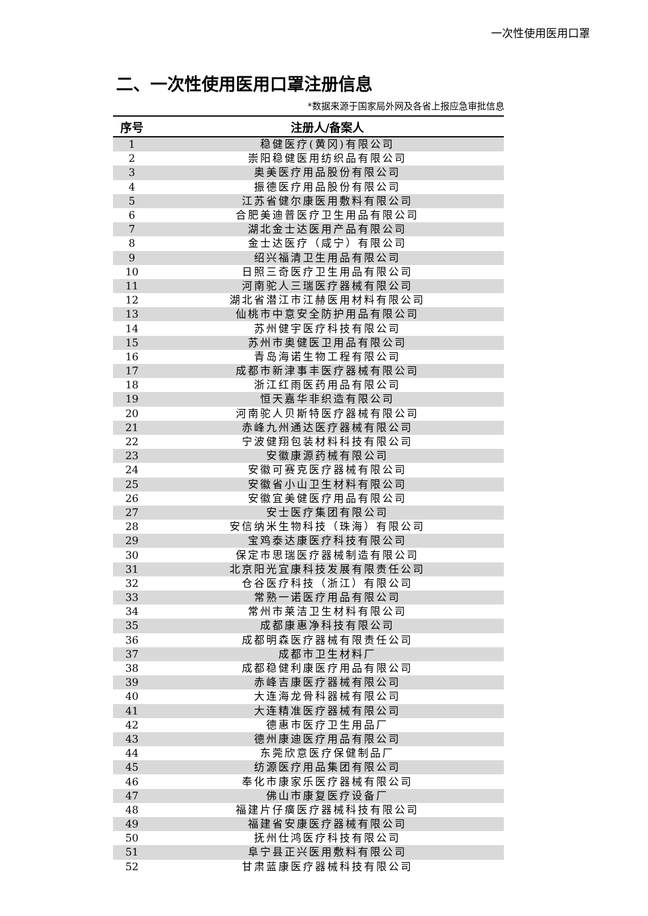一次性使用医用口罩
二、一次性使用医用口罩注册信息
*数据来源于国家局外网及各省上报应急审批信息
| 序号 | 注册人/备案人 |
| --- | --- |
| 1 | 稳健医疗(黄冈)有限公司 |
| 2 | 崇阳稳健医用纺织品有限公司 |
| 3 | 奥美医疗用品股份有限公司 |
| 4 | 振德医疗用品股份有限公司 |
| 5 | 江苏省健尔康医用敷料有限公司 |
| 6 | 合肥美迪普医疗卫生用品有限公司 |
| 7 | 湖北金士达医用产品有限公司 |
| 8 | 金士达医疗（咸宁）有限公司 |
| 9 | 绍兴福清卫生用品有限公司 |
| 10 | 日照三奇医疗卫生用品有限公司 |
| 11 | 河南驼人三瑞医疗器械有限公司 |
| 12 | 湖北省潜江市江赫医用材料有限公司 |
| 13 | 仙桃市中意安全防护用品有限公司 |
| 14 | 苏州健宇医疗科技有限公司 |
| 15 | 苏州市奥健医卫用品有限公司 |
| 16 | 青岛海诺生物工程有限公司 |
| 17 | 成都市新津事丰医疗器械有限公司 |
| 18 | 浙江红雨医药用品有限公司 |
| 19 | 恒天嘉华非织造有限公司 |
| 20 | 河南驼人贝斯特医疗器械有限公司 |
| 21 | 赤峰九州通达医疗器械有限公司 |
| 22 | 宁波健翔包装材料科技有限公司 |
| 23 | 安徽康源药械有限公司 |
| 24 | 安徽可赛克医疗器械有限公司 |
| 25 | 安徽省小山卫生材料有限公司 |
| 26 | 安徽宜美健医疗用品有限公司 |
| 27 | 安士医疗集团有限公司 |
| 28 | 安信纳米生物科技（珠海）有限公司 |
| 29 | 宝鸡泰达康医疗科技有限公司 |
| 30 | 保定市思瑞医疗器械制造有限公司 |
| 31 | 北京阳光宜康科技发展有限责任公司 |
| 32 | 仓谷医疗科技（浙江）有限公司 |
| 33 | 常熟一诺医疗用品有限公司 |
| 34 | 常州市莱洁卫生材料有限公司 |
| 35 | 成都康惠净科技有限公司 |
| 36 | 成都明森医疗器械有限责任公司 |
| 37 | 成都市卫生材料厂 |
| 38 | 成都稳健利康医疗用品有限公司 |
| 39 | 赤峰吉康医疗器械有限公司 |
| 40 | 大连海龙骨科器械有限公司 |
| 41 | 大连精准医疗器械有限公司 |
| 42 | 德惠市医疗卫生用品厂 |
| 43 | 德州康迪医疗用品有限公司 |
| 44 | 东莞欣意医疗保健制品厂 |
| 45 | 纺源医疗用品集团有限公司 |
| 46 | 奉化市康家乐医疗器械有限公司 |
| 47 | 佛山市康复医疗设备厂 |
| 48 | 福建片仔癀医疗器械科技有限公司 |
| 49 | 福建省安康医疗器械有限公司 |
| 50 | 抚州仕鸿医疗科技有限公司 |
| 51 | 阜宁县正兴医用敷料有限公司 |
| 52 | 甘肃蓝康医疗器械科技有限公司 |